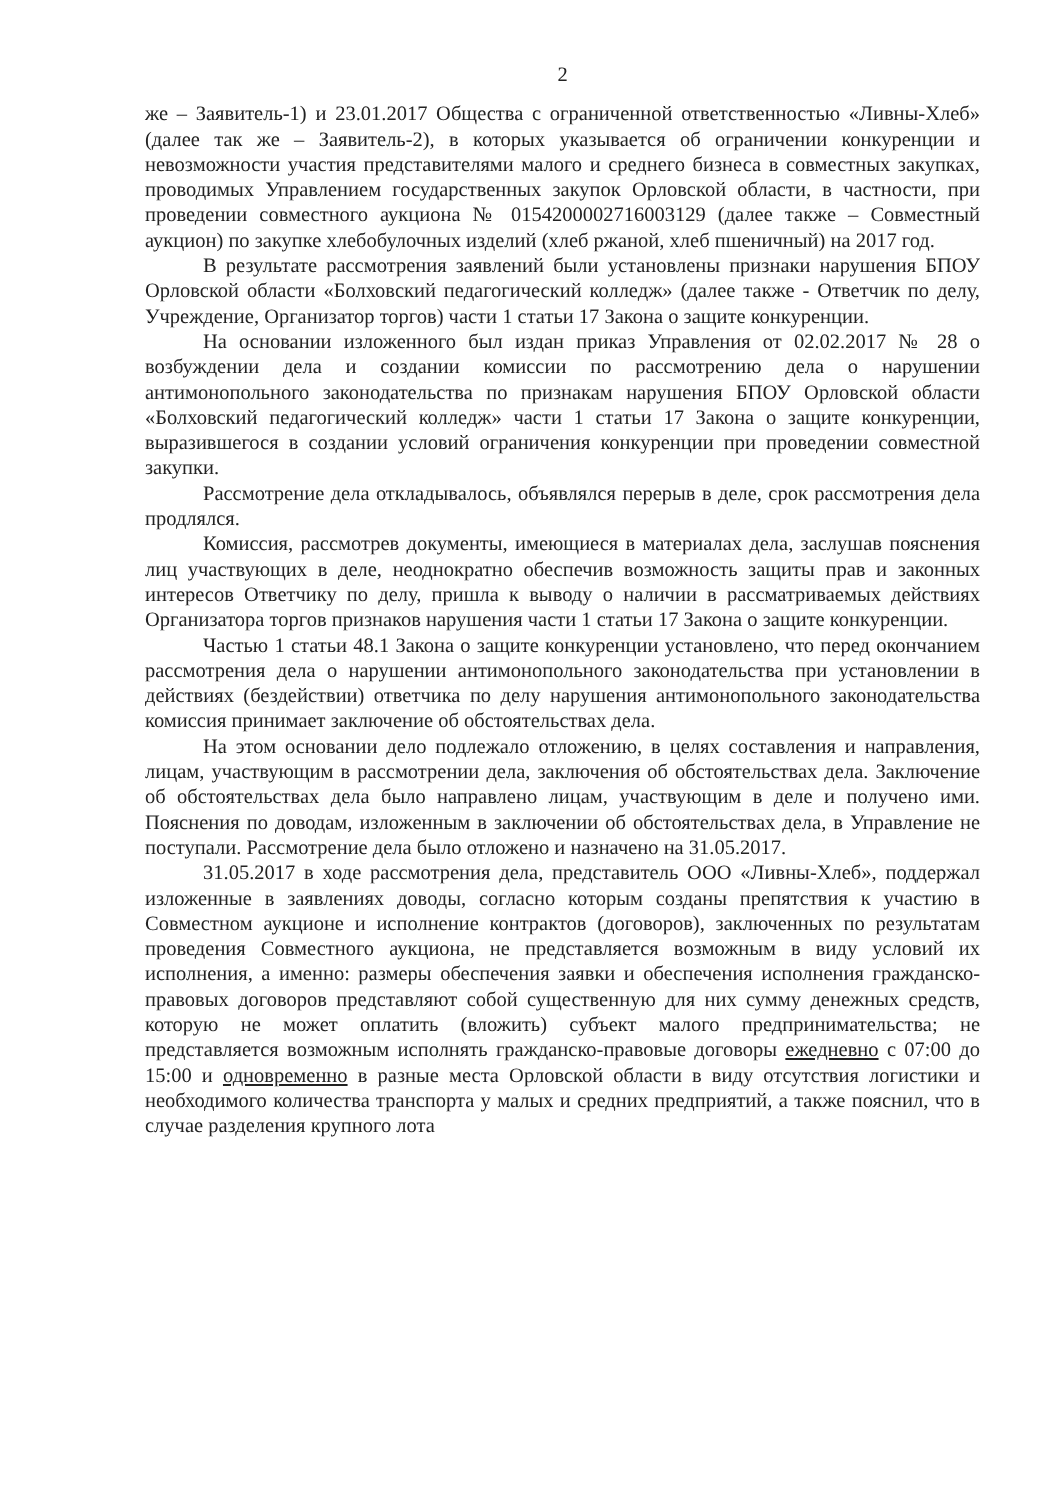2
же – Заявитель-1) и 23.01.2017 Общества с ограниченной ответственностью «Ливны-Хлеб» (далее так же – Заявитель-2), в которых указывается об ограничении конкуренции и невозможности участия представителями малого и среднего бизнеса в совместных закупках, проводимых Управлением государственных закупок Орловской области, в частности, при проведении совместного аукциона № 0154200002716003129 (далее также – Совместный аукцион) по закупке хлебобулочных изделий (хлеб ржаной, хлеб пшеничный) на 2017 год.
В результате рассмотрения заявлений были установлены признаки нарушения БПОУ Орловской области «Болховский педагогический колледж» (далее также - Ответчик по делу, Учреждение, Организатор торгов) части 1 статьи 17 Закона о защите конкуренции.
На основании изложенного был издан приказ Управления от 02.02.2017 № 28 о возбуждении дела и создании комиссии по рассмотрению дела о нарушении антимонопольного законодательства по признакам нарушения БПОУ Орловской области «Болховский педагогический колледж» части 1 статьи 17 Закона о защите конкуренции, выразившегося в создании условий ограничения конкуренции при проведении совместной закупки.
Рассмотрение дела откладывалось, объявлялся перерыв в деле, срок рассмотрения дела продлялся.
Комиссия, рассмотрев документы, имеющиеся в материалах дела, заслушав пояснения лиц участвующих в деле, неоднократно обеспечив возможность защиты прав и законных интересов Ответчику по делу, пришла к выводу о наличии в рассматриваемых действиях Организатора торгов признаков нарушения части 1 статьи 17 Закона о защите конкуренции.
Частью 1 статьи 48.1 Закона о защите конкуренции установлено, что перед окончанием рассмотрения дела о нарушении антимонопольного законодательства при установлении в действиях (бездействии) ответчика по делу нарушения антимонопольного законодательства комиссия принимает заключение об обстоятельствах дела.
На этом основании дело подлежало отложению, в целях составления и направления, лицам, участвующим в рассмотрении дела, заключения об обстоятельствах дела. Заключение об обстоятельствах дела было направлено лицам, участвующим в деле и получено ими. Пояснения по доводам, изложенным в заключении об обстоятельствах дела, в Управление не поступали. Рассмотрение дела было отложено и назначено на 31.05.2017.
31.05.2017 в ходе рассмотрения дела, представитель ООО «Ливны-Хлеб», поддержал изложенные в заявлениях доводы, согласно которым созданы препятствия к участию в Совместном аукционе и исполнение контрактов (договоров), заключенных по результатам проведения Совместного аукциона, не представляется возможным в виду условий их исполнения, а именно: размеры обеспечения заявки и обеспечения исполнения гражданско-правовых договоров представляют собой существенную для них сумму денежных средств, которую не может оплатить (вложить) субъект малого предпринимательства; не представляется возможным исполнять гражданско-правовые договоры ежедневно с 07:00 до 15:00 и одновременно в разные места Орловской области в виду отсутствия логистики и необходимого количества транспорта у малых и средних предприятий, а также пояснил, что в случае разделения крупного лота